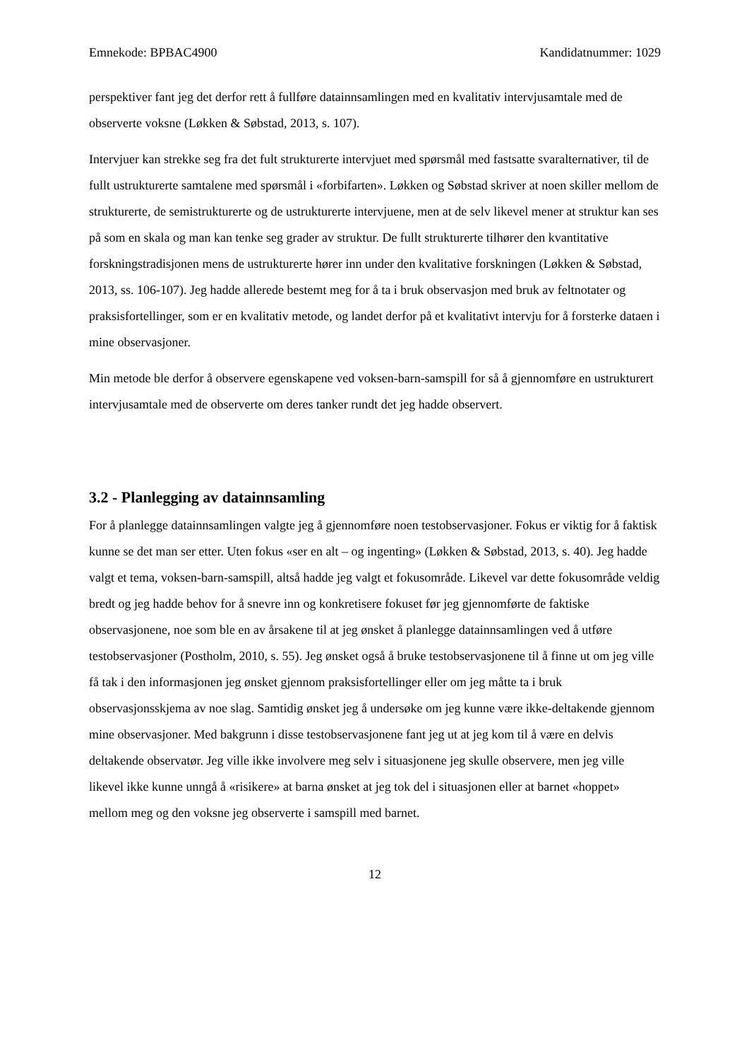Emnekode: BPBAC4900 Kandidatnummer: 1029
perspektiver fant jeg det derfor rett å fullføre datainnsamlingen med en kvalitativ intervjusamtale med de observerte voksne (Løkken & Søbstad, 2013, s. 107).
Intervjuer kan strekke seg fra det fult strukturerte intervjuet med spørsmål med fastsatte svaralternativer, til de fullt ustrukturerte samtalene med spørsmål i «forbifarten». Løkken og Søbstad skriver at noen skiller mellom de strukturerte, de semistrukturerte og de ustrukturerte intervjuene, men at de selv likevel mener at struktur kan ses på som en skala og man kan tenke seg grader av struktur. De fullt strukturerte tilhører den kvantitative forskningstradisjonen mens de ustrukturerte hører inn under den kvalitative forskningen (Løkken & Søbstad, 2013, ss. 106-107). Jeg hadde allerede bestemt meg for å ta i bruk observasjon med bruk av feltnotater og praksisfortellinger, som er en kvalitativ metode, og landet derfor på et kvalitativt intervju for å forsterke dataen i mine observasjoner.
Min metode ble derfor å observere egenskapene ved voksen-barn-samspill for så å gjennomføre en ustrukturert intervjusamtale med de observerte om deres tanker rundt det jeg hadde observert.
3.2 - Planlegging av datainnsamling
For å planlegge datainnsamlingen valgte jeg å gjennomføre noen testobservasjoner. Fokus er viktig for å faktisk kunne se det man ser etter. Uten fokus «ser en alt – og ingenting» (Løkken & Søbstad, 2013, s. 40). Jeg hadde valgt et tema, voksen-barn-samspill, altså hadde jeg valgt et fokusområde. Likevel var dette fokusområde veldig bredt og jeg hadde behov for å snevre inn og konkretisere fokuset før jeg gjennomførte de faktiske observasjonene, noe som ble en av årsakene til at jeg ønsket å planlegge datainnsamlingen ved å utføre testobservasjoner (Postholm, 2010, s. 55). Jeg ønsket også å bruke testobservasjonene til å finne ut om jeg ville få tak i den informasjonen jeg ønsket gjennom praksisfortellinger eller om jeg måtte ta i bruk observasjonsskjema av noe slag. Samtidig ønsket jeg å undersøke om jeg kunne være ikke-deltakende gjennom mine observasjoner. Med bakgrunn i disse testobservasjonene fant jeg ut at jeg kom til å være en delvis deltakende observatør. Jeg ville ikke involvere meg selv i situasjonene jeg skulle observere, men jeg ville likevel ikke kunne unngå å «risikere» at barna ønsket at jeg tok del i situasjonen eller at barnet «hoppet» mellom meg og den voksne jeg observerte i samspill med barnet.
12